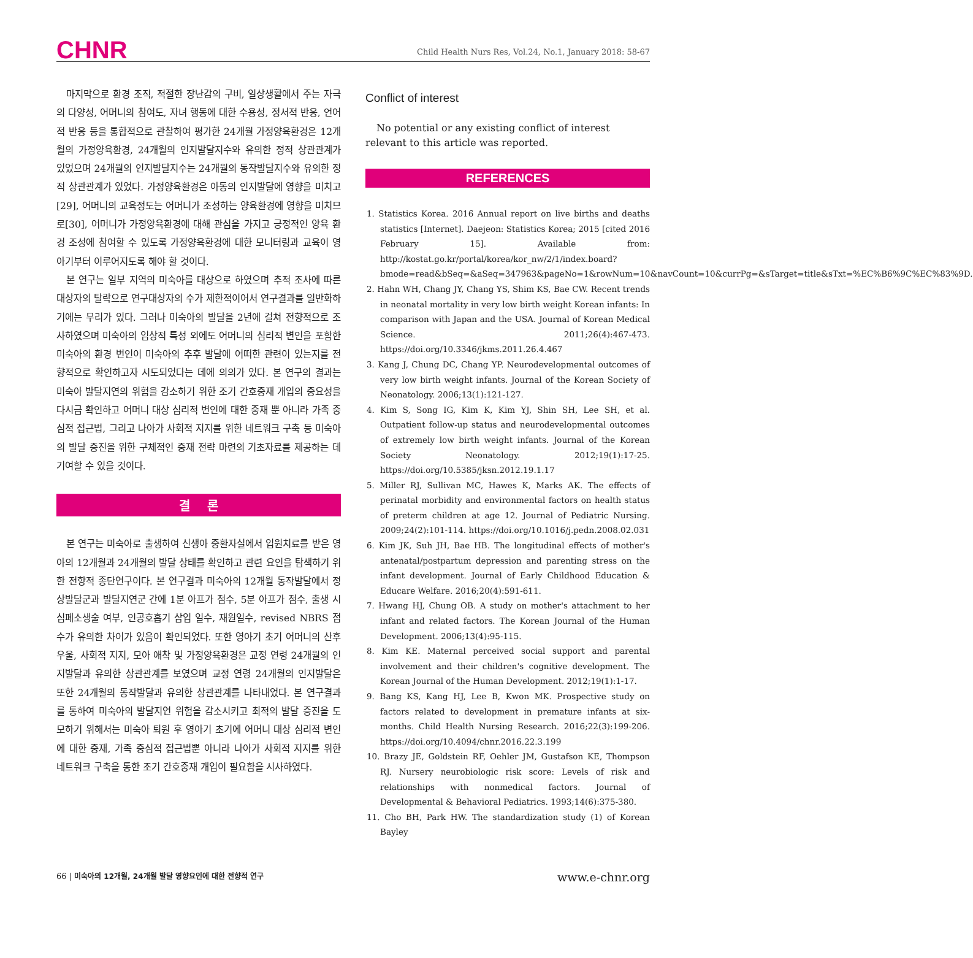CHNR Child Health Nurs Res, Vol.24, No.1, January 2018: 58-67
마지막으로 환경 조직, 적절한 장난감의 구비, 일상생활에서 주는 자극의 다양성, 어머니의 참여도, 자녀 행동에 대한 수용성, 정서적 반응, 언어적 반응 등을 통합적으로 관찰하여 평가한 24개월 가정양육환경은 12개월의 가정양육환경, 24개월의 인지발달지수와 유의한 정적 상관관계가 있었으며 24개월의 인지발달지수는 24개월의 동작발달지수와 유의한 정적 상관관계가 있었다. 가정양육환경은 아동의 인지발달에 영향을 미치고[29], 어머니의 교육정도는 어머니가 조성하는 양육환경에 영향을 미치므로[30], 어머니가 가정양육환경에 대해 관심을 가지고 긍정적인 양육 환경 조성에 참여할 수 있도록 가정양육환경에 대한 모니터링과 교육이 영아기부터 이루어지도록 해야 할 것이다.
본 연구는 일부 지역의 미숙아를 대상으로 하였으며 추적 조사에 따른 대상자의 탈락으로 연구대상자의 수가 제한적이어서 연구결과를 일반화하기에는 무리가 있다. 그러나 미숙아의 발달을 2년에 걸쳐 전향적으로 조사하였으며 미숙아의 임상적 특성 외에도 어머니의 심리적 변인을 포함한 미숙아의 환경 변인이 미숙아의 추후 발달에 어떠한 관련이 있는지를 전향적으로 확인하고자 시도되었다는 데에 의의가 있다. 본 연구의 결과는 미숙아 발달지연의 위험을 감소하기 위한 조기 간호중재 개입의 중요성을 다시금 확인하고 어머니 대상 심리적 변인에 대한 중재 뿐 아니라 가족 중심적 접근법, 그리고 나아가 사회적 지지를 위한 네트워크 구축 등 미숙아의 발달 증진을 위한 구체적인 중재 전략 마련의 기초자료를 제공하는 데 기여할 수 있을 것이다.
결 론
본 연구는 미숙아로 출생하여 신생아 중환자실에서 입원치료를 받은 영아의 12개월과 24개월의 발달 상태를 확인하고 관련 요인을 탐색하기 위한 전향적 종단연구이다. 본 연구결과 미숙아의 12개월 동작발달에서 정상발달군과 발달지연군 간에 1분 아프가 점수, 5분 아프가 점수, 출생 시 심폐소생술 여부, 인공호흡기 삽입 일수, 재원일수, revised NBRS 점수가 유의한 차이가 있음이 확인되었다. 또한 영아기 초기 어머니의 산후 우울, 사회적 지지, 모아 애착 및 가정양육환경은 교정 연령 24개월의 인지발달과 유의한 상관관계를 보였으며 교정 연령 24개월의 인지발달은 또한 24개월의 동작발달과 유의한 상관관계를 나타내었다. 본 연구결과를 통하여 미숙아의 발달지연 위험을 감소시키고 최적의 발달 증진을 도모하기 위해서는 미숙아 퇴원 후 영아기 초기에 어머니 대상 심리적 변인에 대한 중재, 가족 중심적 접근법뿐 아니라 나아가 사회적 지지를 위한 네트워크 구축을 통한 조기 간호중재 개입이 필요함을 시사하였다.
Conflict of interest
No potential or any existing conflict of interest relevant to this article was reported.
REFERENCES
1. Statistics Korea. 2016 Annual report on live births and deaths statistics [Internet]. Daejeon: Statistics Korea; 2015 [cited 2016 February 15]. Available from: http://kostat.go.kr/portal/korea/kor_nw/2/1/index.board?bmode=read&bSeq=&aSeq=347963&pageNo=1&rowNum=10&navCount=10&currPg=&sTarget=title&sTxt=%EC%B6%9C%EC%83%9D.
2. Hahn WH, Chang JY, Chang YS, Shim KS, Bae CW. Recent trends in neonatal mortality in very low birth weight Korean infants: In comparison with Japan and the USA. Journal of Korean Medical Science. 2011;26(4):467-473. https://doi.org/10.3346/jkms.2011.26.4.467
3. Kang J, Chung DC, Chang YP. Neurodevelopmental outcomes of very low birth weight infants. Journal of the Korean Society of Neonatology. 2006;13(1):121-127.
4. Kim S, Song IG, Kim K, Kim YJ, Shin SH, Lee SH, et al. Outpatient follow-up status and neurodevelopmental outcomes of extremely low birth weight infants. Journal of the Korean Society Neonatology. 2012;19(1):17-25. https://doi.org/10.5385/jksn.2012.19.1.17
5. Miller RJ, Sullivan MC, Hawes K, Marks AK. The effects of perinatal morbidity and environmental factors on health status of preterm children at age 12. Journal of Pediatric Nursing. 2009;24(2):101-114. https://doi.org/10.1016/j.pedn.2008.02.031
6. Kim JK, Suh JH, Bae HB. The longitudinal effects of mother's antenatal/postpartum depression and parenting stress on the infant development. Journal of Early Childhood Education & Educare Welfare. 2016;20(4):591-611.
7. Hwang HJ, Chung OB. A study on mother's attachment to her infant and related factors. The Korean Journal of the Human Development. 2006;13(4):95-115.
8. Kim KE. Maternal perceived social support and parental involvement and their children's cognitive development. The Korean Journal of the Human Development. 2012;19(1):1-17.
9. Bang KS, Kang HJ, Lee B, Kwon MK. Prospective study on factors related to development in premature infants at six-months. Child Health Nursing Research. 2016;22(3):199-206. https://doi.org/10.4094/chnr.2016.22.3.199
10. Brazy JE, Goldstein RF, Oehler JM, Gustafson KE, Thompson RJ. Nursery neurobiologic risk score: Levels of risk and relationships with nonmedical factors. Journal of Developmental & Behavioral Pediatrics. 1993;14(6):375-380.
11. Cho BH, Park HW. The standardization study (1) of Korean Bayley
66 | 미숙아의 12개월, 24개월 발달 영향요인에 대한 전향적 연구 www.e-chnr.org